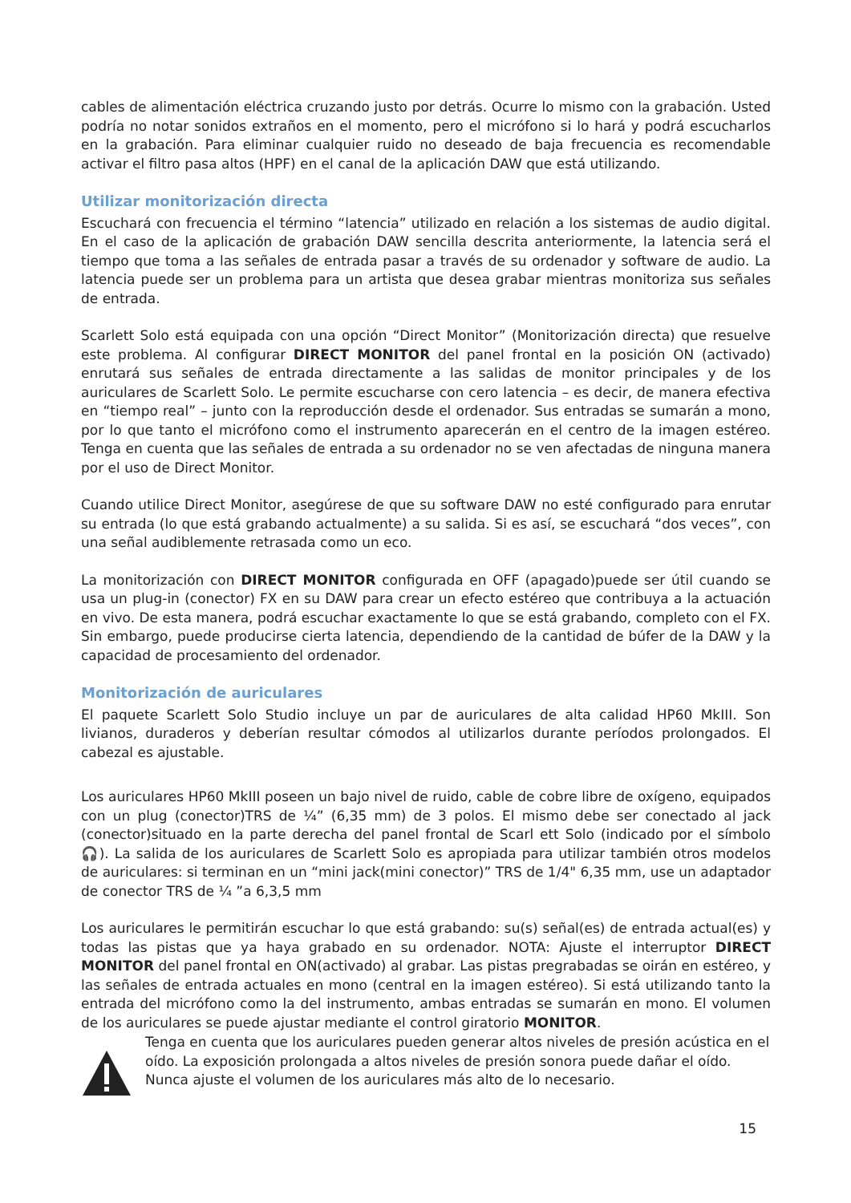cables de alimentación eléctrica cruzando justo por detrás. Ocurre lo mismo con la grabación. Usted podría no notar sonidos extraños en el momento, pero el micrófono si lo hará y podrá escucharlos en la grabación. Para eliminar cualquier ruido no deseado de baja frecuencia es recomendable activar el filtro pasa altos (HPF) en el canal de la aplicación DAW que está utilizando.
Utilizar monitorización directa
Escuchará con frecuencia el término “latencia” utilizado en relación a los sistemas de audio digital. En el caso de la aplicación de grabación DAW sencilla descrita anteriormente, la latencia será el tiempo que toma a las señales de entrada pasar a través de su ordenador y software de audio. La latencia puede ser un problema para un artista que desea grabar mientras monitoriza sus señales de entrada.
Scarlett Solo está equipada con una opción “Direct Monitor” (Monitorización directa) que resuelve este problema. Al configurar DIRECT MONITOR del panel frontal en la posición ON (activado) enrutará sus señales de entrada directamente a las salidas de monitor principales y de los auriculares de Scarlett Solo. Le permite escucharse con cero latencia – es decir, de manera efectiva en “tiempo real” – junto con la reproducción desde el ordenador. Sus entradas se sumarán a mono, por lo que tanto el micrófono como el instrumento aparecerán en el centro de la imagen estéreo. Tenga en cuenta que las señales de entrada a su ordenador no se ven afectadas de ninguna manera por el uso de Direct Monitor.
Cuando utilice Direct Monitor, asegúrese de que su software DAW no esté configurado para enrutar su entrada (lo que está grabando actualmente) a su salida. Si es así, se escuchará “dos veces”, con una señal audiblemente retrasada como un eco.
La monitorización con DIRECT MONITOR configurada en OFF (apagado)puede ser útil cuando se usa un plug-in (conector) FX en su DAW para crear un efecto estéreo que contribuya a la actuación en vivo. De esta manera, podrá escuchar exactamente lo que se está grabando, completo con el FX. Sin embargo, puede producirse cierta latencia, dependiendo de la cantidad de búfer de la DAW y la capacidad de procesamiento del ordenador.
Monitorización de auriculares
El paquete Scarlett Solo Studio incluye un par de auriculares de alta calidad HP60 MkIII. Son livianos, duraderos y deberían resultar cómodos al utilizarlos durante períodos prolongados. El cabezal es ajustable.
Los auriculares HP60 MkIII poseen un bajo nivel de ruido, cable de cobre libre de oxígeno, equipados con un plug (conector)TRS de ¼” (6,35 mm) de 3 polos. El mismo debe ser conectado al jack (conector)situado en la parte derecha del panel frontal de Scarl ett Solo (indicado por el símbolo 🎧). La salida de los auriculares de Scarlett Solo es apropiada para utilizar también otros modelos de auriculares: si terminan en un “mini jack(mini conector)” TRS de 1/4" 6,35 mm, use un adaptador de conector TRS de ¼ ”a 6,3,5 mm
Los auriculares le permitirán escuchar lo que está grabando: su(s) señal(es) de entrada actual(es) y todas las pistas que ya haya grabado en su ordenador. NOTA: Ajuste el interruptor DIRECT MONITOR del panel frontal en ON(activado) al grabar. Las pistas pregrabadas se oirán en estéreo, y las señales de entrada actuales en mono (central en la imagen estéreo). Si está utilizando tanto la entrada del micrófono como la del instrumento, ambas entradas se sumarán en mono. El volumen de los auriculares se puede ajustar mediante el control giratorio MONITOR.
Tenga en cuenta que los auriculares pueden generar altos niveles de presión acústica en el oído. La exposición prolongada a altos niveles de presión sonora puede dañar el oído. Nunca ajuste el volumen de los auriculares más alto de lo necesario.
15